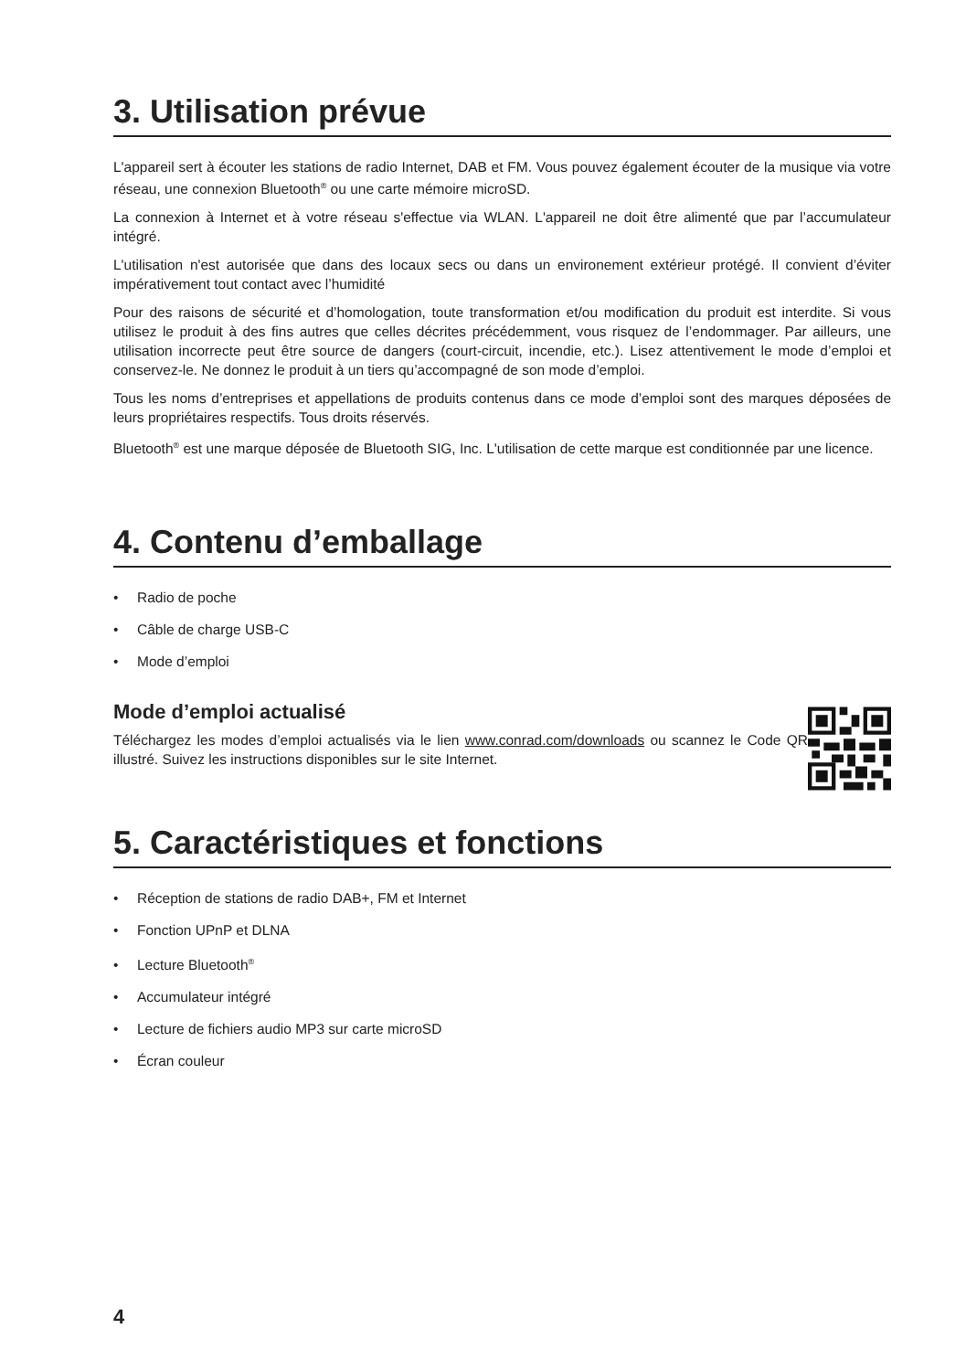3. Utilisation prévue
L'appareil sert à écouter les stations de radio Internet, DAB et FM. Vous pouvez également écouter de la musique via votre réseau, une connexion Bluetooth<sup>®</sup> ou une carte mémoire microSD.
La connexion à Internet et à votre réseau s'effectue via WLAN. L'appareil ne doit être alimenté que par l’accumulateur intégré.
L'utilisation n'est autorisée que dans des locaux secs ou dans un environement extérieur protégé. Il convient d’éviter impérativement tout contact avec l’humidité
Pour des raisons de sécurité et d’homologation, toute transformation et/ou modification du produit est interdite. Si vous utilisez le produit à des fins autres que celles décrites précédemment, vous risquez de l’endommager. Par ailleurs, une utilisation incorrecte peut être source de dangers (court-circuit, incendie, etc.). Lisez attentivement le mode d’emploi et conservez-le. Ne donnez le produit à un tiers qu’accompagné de son mode d’emploi.
Tous les noms d’entreprises et appellations de produits contenus dans ce mode d’emploi sont des marques déposées de leurs propriétaires respectifs. Tous droits réservés.
Bluetooth<sup>®</sup> est une marque déposée de Bluetooth SIG, Inc. L'utilisation de cette marque est conditionnée par une licence.
4. Contenu d’emballage
• Radio de poche
• Câble de charge USB-C
• Mode d’emploi
Mode d’emploi actualisé
Téléchargez les modes d’emploi actualisés via le lien www.conrad.com/downloads ou scannez le Code QR illustré. Suivez les instructions disponibles sur le site Internet.
5. Caractéristiques et fonctions
• Réception de stations de radio DAB+, FM et Internet
• Fonction UPnP et DLNA
• Lecture Bluetooth<sup>®</sup>
• Accumulateur intégré
• Lecture de fichiers audio MP3 sur carte microSD
• Écran couleur
4